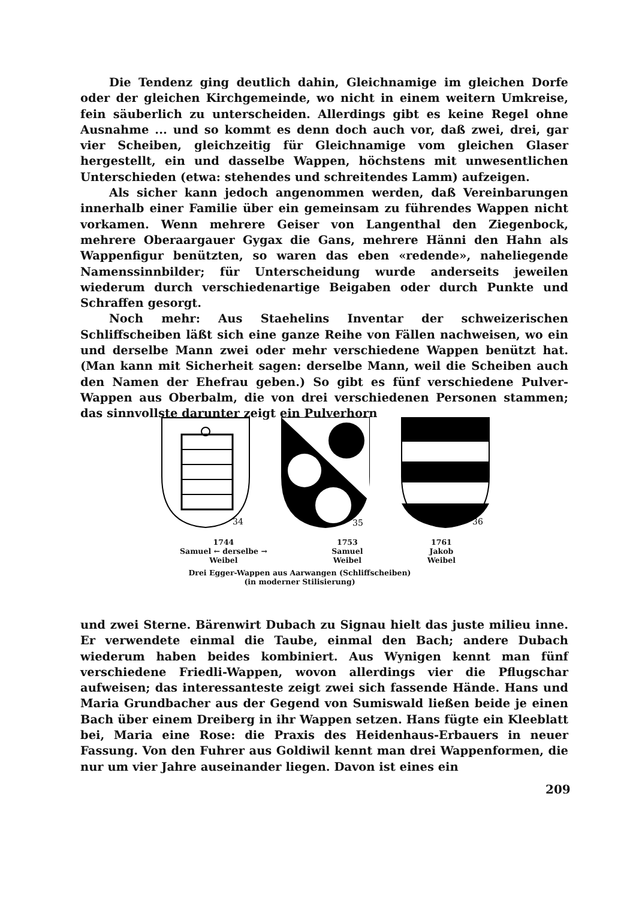Die Tendenz ging deutlich dahin, Gleichnamige im gleichen Dorfe oder der gleichen Kirchgemeinde, wo nicht in einem weitern Umkreise, fein säuberlich zu unterscheiden. Allerdings gibt es keine Regel ohne Ausnahme ... und so kommt es denn doch auch vor, daß zwei, drei, gar vier Scheiben, gleichzeitig für Gleichnamige vom gleichen Glaser hergestellt, ein und dasselbe Wappen, höchstens mit unwesentlichen Unterschieden (etwa: stehendes und schreitendes Lamm) aufzeigen.
Als sicher kann jedoch angenommen werden, daß Vereinbarungen innerhalb einer Familie über ein gemeinsam zu führendes Wappen nicht vorkamen. Wenn mehrere Geiser von Langenthal den Ziegenbock, mehrere Oberaargauer Gygax die Gans, mehrere Hänni den Hahn als Wappenfigur benützten, so waren das eben «redende», naheliegende Namenssinnbilder; für Unterscheidung wurde anderseits jeweilen wiederum durch verschiedenartige Beigaben oder durch Punkte und Schraffen gesorgt.
Noch mehr: Aus Staehelins Inventar der schweizerischen Schliffscheiben läßt sich eine ganze Reihe von Fällen nachweisen, wo ein und derselbe Mann zwei oder mehr verschiedene Wappen benützt hat. (Man kann mit Sicherheit sagen: derselbe Mann, weil die Scheiben auch den Namen der Ehefrau geben.) So gibt es fünf verschiedene Pulver-Wappen aus Oberbalm, die von drei verschiedenen Personen stammen; das sinnvollste darunter zeigt ein Pulverhorn
34
35
36
1744
Samuel ← derselbe →
Weibel 1753
Samuel
Weibel 1761
Jakob
Weibel
Drei Egger-Wappen aus Aarwangen (Schliffscheiben)
(in moderner Stilisierung)
und zwei Sterne. Bärenwirt Dubach zu Signau hielt das juste milieu inne. Er verwendete einmal die Taube, einmal den Bach; andere Dubach wiederum haben beides kombiniert. Aus Wynigen kennt man fünf verschiedene Friedli-Wappen, wovon allerdings vier die Pflugschar aufweisen; das interessanteste zeigt zwei sich fassende Hände. Hans und Maria Grundbacher aus der Gegend von Sumiswald ließen beide je einen Bach über einem Dreiberg in ihr Wappen setzen. Hans fügte ein Kleeblatt bei, Maria eine Rose: die Praxis des Heidenhaus-Erbauers in neuer Fassung. Von den Fuhrer aus Goldiwil kennt man drei Wappenformen, die nur um vier Jahre auseinander liegen. Davon ist eines ein
209